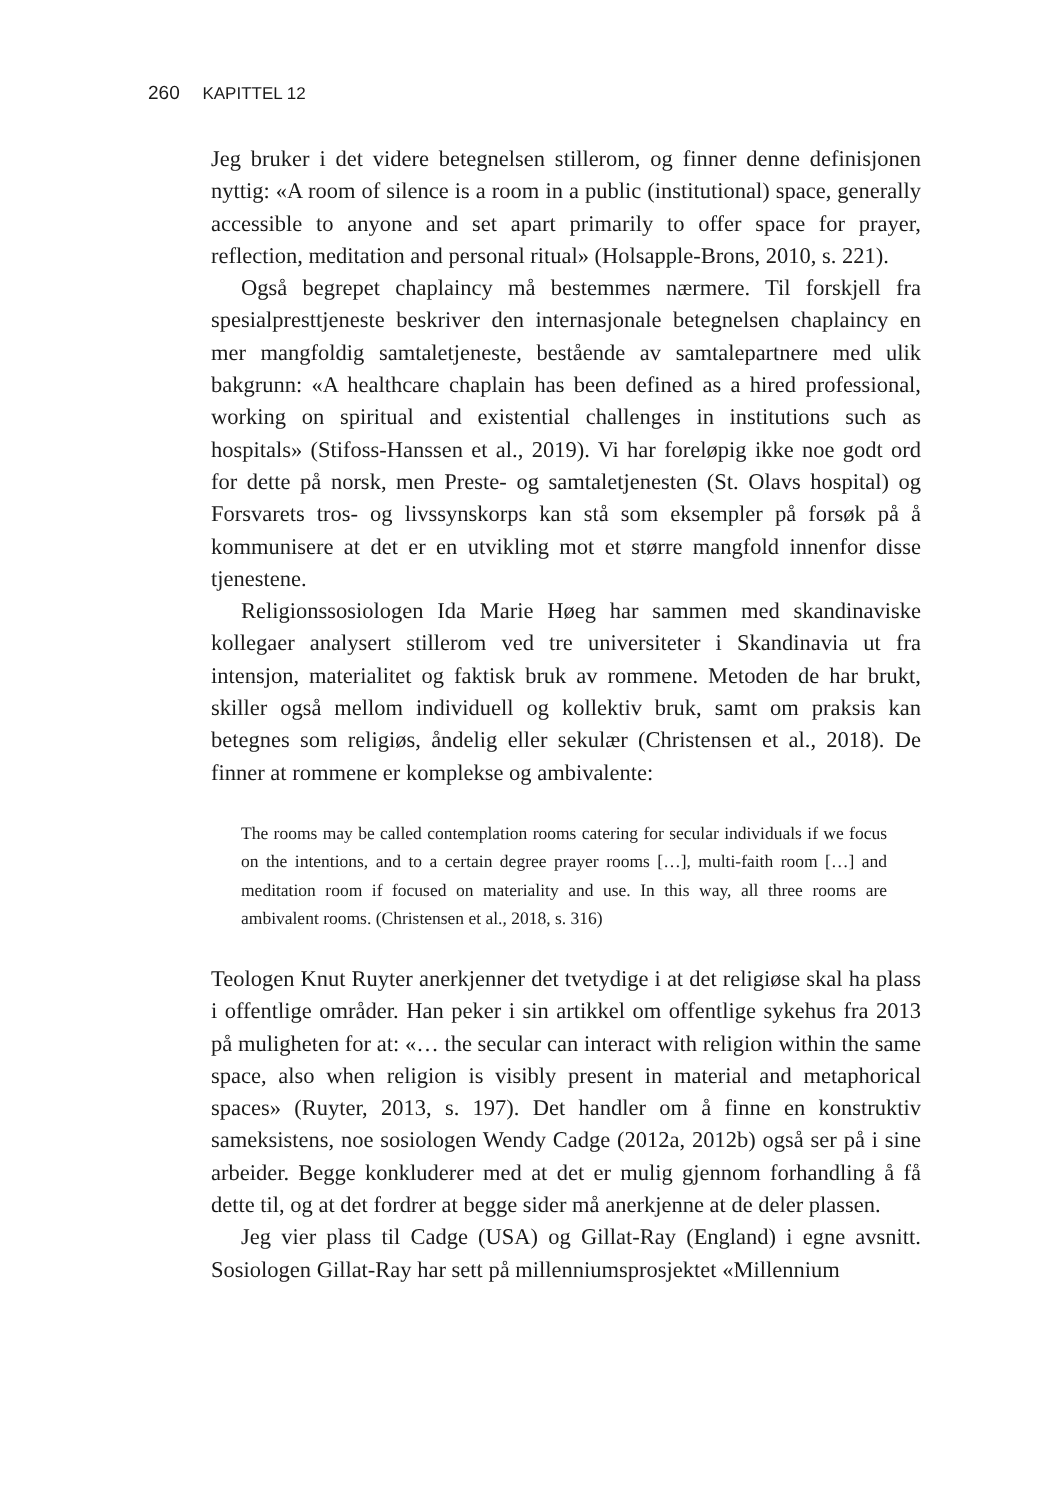260 KAPITTEL 12
Jeg bruker i det videre betegnelsen stillerom, og finner denne definisjonen nyttig: «A room of silence is a room in a public (institutional) space, generally accessible to anyone and set apart primarily to offer space for prayer, reflection, meditation and personal ritual» (Holsapple-Brons, 2010, s. 221).
Også begrepet chaplaincy må bestemmes nærmere. Til forskjell fra spesialpresttjeneste beskriver den internasjonale betegnelsen chaplaincy en mer mangfoldig samtaletjeneste, bestående av samtalepartnere med ulik bakgrunn: «A healthcare chaplain has been defined as a hired professional, working on spiritual and existential challenges in institutions such as hospitals» (Stifoss-Hanssen et al., 2019). Vi har foreløpig ikke noe godt ord for dette på norsk, men Preste- og samtaletjenesten (St. Olavs hospital) og Forsvarets tros- og livssynskorps kan stå som eksempler på forsøk på å kommunisere at det er en utvikling mot et større mangfold innenfor disse tjenestene.
Religionssosiologen Ida Marie Høeg har sammen med skandinaviske kollegaer analysert stillerom ved tre universiteter i Skandinavia ut fra intensjon, materialitet og faktisk bruk av rommene. Metoden de har brukt, skiller også mellom individuell og kollektiv bruk, samt om praksis kan betegnes som religiøs, åndelig eller sekulær (Christensen et al., 2018). De finner at rommene er komplekse og ambivalente:
The rooms may be called contemplation rooms catering for secular individuals if we focus on the intentions, and to a certain degree prayer rooms […], multi-faith room […] and meditation room if focused on materiality and use. In this way, all three rooms are ambivalent rooms. (Christensen et al., 2018, s. 316)
Teologen Knut Ruyter anerkjenner det tvetydige i at det religiøse skal ha plass i offentlige områder. Han peker i sin artikkel om offentlige sykehus fra 2013 på muligheten for at: «… the secular can interact with religion within the same space, also when religion is visibly present in material and metaphorical spaces» (Ruyter, 2013, s. 197). Det handler om å finne en konstruktiv sameksistens, noe sosiologen Wendy Cadge (2012a, 2012b) også ser på i sine arbeider. Begge konkluderer med at det er mulig gjennom forhandling å få dette til, og at det fordrer at begge sider må anerkjenne at de deler plassen.
Jeg vier plass til Cadge (USA) og Gillat-Ray (England) i egne avsnitt. Sosiologen Gillat-Ray har sett på millenniumsprosjektet «Millennium